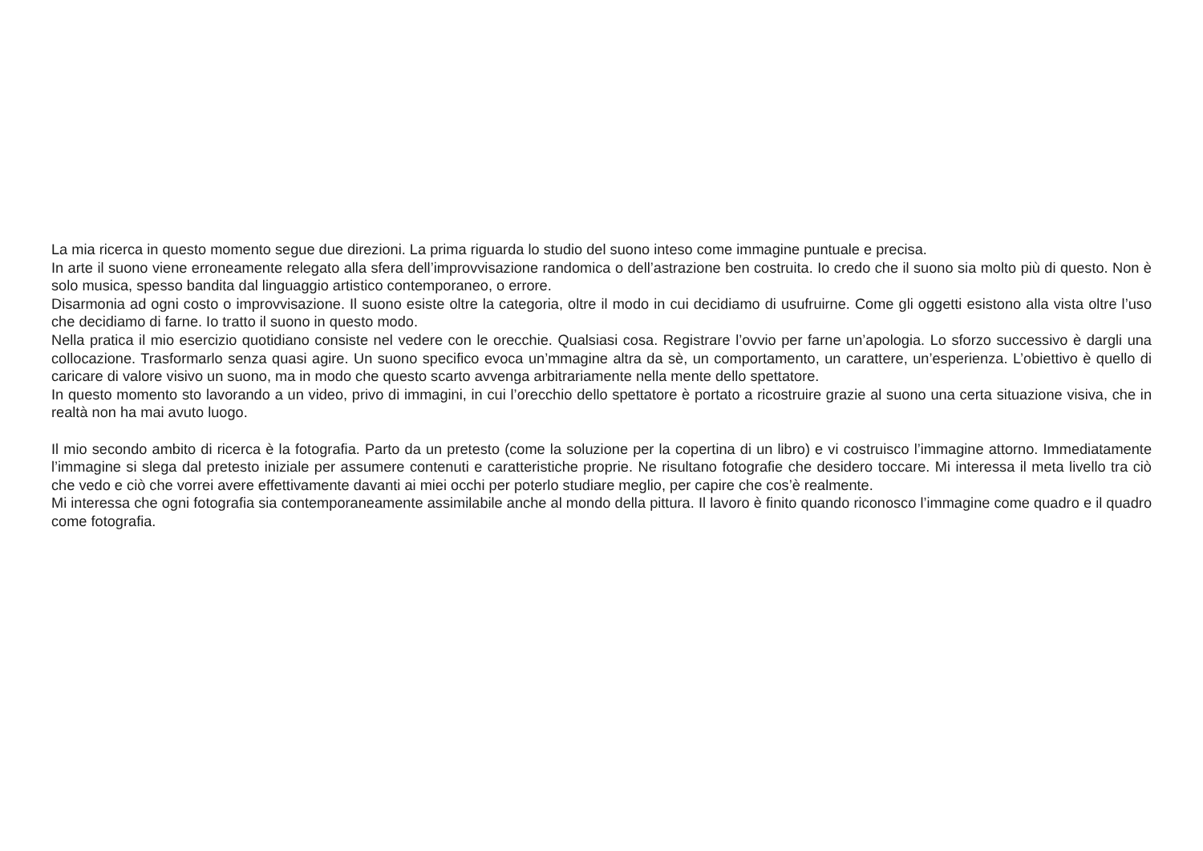La mia ricerca in questo momento segue due direzioni. La prima riguarda lo studio del suono inteso come immagine puntuale e precisa.
In arte il suono viene erroneamente relegato alla sfera dell’improvvisazione randomica o dell’astrazione ben costruita. Io credo che il suono sia molto più di questo. Non è solo musica, spesso bandita dal linguaggio artistico contemporaneo, o errore.
Disarmonia ad ogni costo o improvvisazione. Il suono esiste oltre la categoria, oltre il modo in cui decidiamo di usufruirne. Come gli oggetti esistono alla vista oltre l’uso che decidiamo di farne. Io tratto il suono in questo modo.
Nella pratica il mio esercizio quotidiano consiste nel vedere con le orecchie. Qualsiasi cosa. Registrare l’ovvio per farne un’apologia. Lo sforzo successivo è dargli una collocazione. Trasformarlo senza quasi agire. Un suono specifico evoca un’mmagine altra da sè, un comportamento, un carattere, un’esperienza. L’obiettivo è quello di caricare di valore visivo un suono, ma in modo che questo scarto avvenga arbitrariamente nella mente dello spettatore.
In questo momento sto lavorando a un video, privo di immagini, in cui l’orecchio dello spettatore è portato a ricostruire grazie al suono una certa situazione visiva, che in realtà non ha mai avuto luogo.
Il mio secondo ambito di ricerca è la fotografia. Parto da un pretesto (come la soluzione per la copertina di un libro) e vi costruisco l’immagine attorno. Immediatamente l’immagine si slega dal pretesto iniziale per assumere contenuti e caratteristiche proprie. Ne risultano fotografie che desidero toccare. Mi interessa il meta livello tra ciò che vedo e ciò che vorrei avere effettivamente davanti ai miei occhi per poterlo studiare meglio, per capire che cos’è realmente.
Mi interessa che ogni fotografia sia contemporaneamente assimilabile anche al mondo della pittura. Il lavoro è finito quando riconosco l’immagine come quadro e il quadro come fotografia.